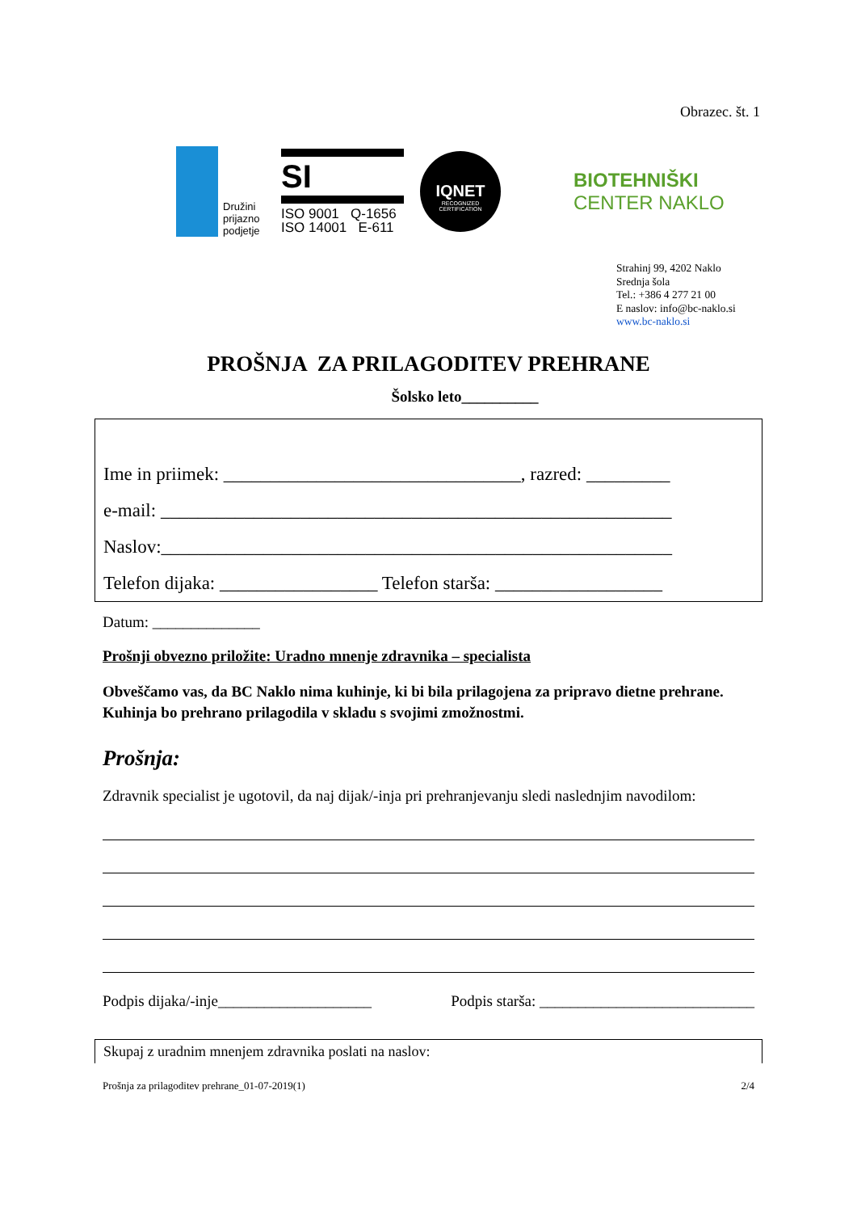Obrazec. št. 1
Družini
prijazno
podjetje
SI
ISO 9001 Q-1656
ISO 14001 E-611
IQNET
RECOGNIZED CERTIFICATION
BIOTEHNIŠKI
CENTER NAKLO
Strahinj 99, 4202 Naklo
Srednja šola
Tel.: +386 4 277 21 00
E naslov: info@bc-naklo.si
www.bc-naklo.si
PROŠNJA ZA PRILAGODITEV PREHRANE
Šolsko leto__________
Ime in priimek: ________________________________, razred: _________
e-mail: _______________________________________________________
Naslov:_______________________________________________________
Telefon dijaka: _________________ Telefon starša: __________________
Datum: ______________
Prošnji obvezno priložite: Uradno mnenje zdravnika – specialista
Obveščamo vas, da BC Naklo nima kuhinje, ki bi bila prilagojena za pripravo dietne prehrane.
Kuhinja bo prehrano prilagodila v skladu s svojimi zmožnostmi.
Prošnja:
Zdravnik specialist je ugotovil, da naj dijak/-inja pri prehranjevanju sledi naslednjim navodilom:
Podpis dijaka/-inje____________________ Podpis starša: ____________________________
Skupaj z uradnim mnenjem zdravnika poslati na naslov:
Prošnja za prilagoditev prehrane_01-07-2019(1) 2/4